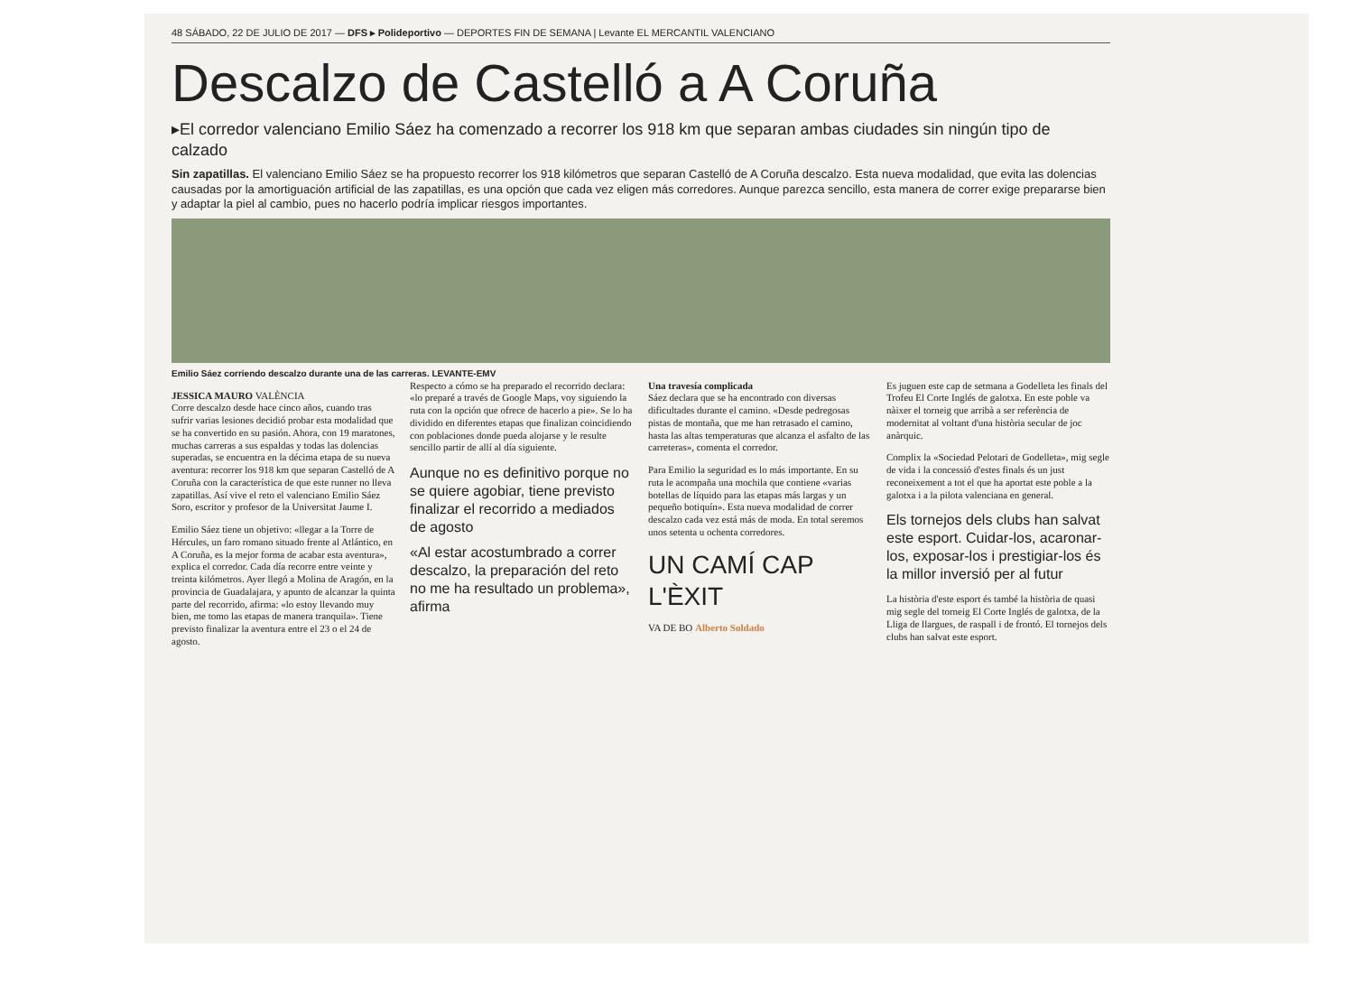48 SÁBADO, 22 DE JULIO DE 2017 — DFS ▸ Polideportivo — DEPORTES FIN DE SEMANA | Levante EL MERCANTIL VALENCIANO
Descalzo de Castelló a A Coruña
▸El corredor valenciano Emilio Sáez ha comenzado a recorrer los 918 km que separan ambas ciudades sin ningún tipo de calzado
Sin zapatillas. El valenciano Emilio Sáez se ha propuesto recorrer los 918 kilómetros que separan Castelló de A Coruña descalzo. Esta nueva modalidad, que evita las dolencias causadas por la amortiguación artificial de las zapatillas, es una opción que cada vez eligen más corredores. Aunque parezca sencillo, esta manera de correr exige prepararse bien y adaptar la piel al cambio, pues no hacerlo podría implicar riesgos importantes.
Emilio Sáez corriendo descalzo durante una de las carreras. LEVANTE-EMV
JESSICA MAURO VALÈNCIA
Corre descalzo desde hace cinco años, cuando tras sufrir varias lesiones decidió probar esta modalidad que se ha convertido en su pasión. Ahora, con 19 maratones, muchas carreras a sus espaldas y todas las dolencias superadas, se encuentra en la décima etapa de su nueva aventura: recorrer los 918 km que separan Castelló de A Coruña con la característica de que este runner no lleva zapatillas. Así vive el reto el valenciano Emilio Sáez Soro, escritor y profesor de la Universitat Jaume I.
Emilio Sáez tiene un objetivo: «llegar a la Torre de Hércules, un faro romano situado frente al Atlántico, en A Coruña, es la mejor forma de acabar esta aventura», explica el corredor. Cada día recorre entre veinte y treinta kilómetros. Ayer llegó a Molina de Aragón, en la provincia de Guadalajara, y apunto de alcanzar la quinta parte del recorrido, afirma: «lo estoy llevando muy bien, me tomo las etapas de manera tranquila». Tiene previsto finalizar la aventura entre el 23 o el 24 de agosto.
Respecto a cómo se ha preparado el recorrido declara: «lo preparé a través de Google Maps, voy siguiendo la ruta con la opción que ofrece de hacerlo a pie». Se lo ha dividido en diferentes etapas que finalizan coincidiendo con poblaciones donde pueda alojarse y le resulte sencillo partir de allí al día siguiente.
Aunque no es definitivo porque no se quiere agobiar, tiene previsto finalizar el recorrido a mediados de agosto
«Al estar acostumbrado a correr descalzo, la preparación del reto no me ha resultado un problema», afirma
Una travesía complicada
Sáez declara que se ha encontrado con diversas dificultades durante el camino. «Desde pedregosas pistas de montaña, que me han retrasado el camino, hasta las altas temperaturas que alcanza el asfalto de las carreteras», comenta el corredor.
Para Emilio la seguridad es lo más importante. En su ruta le acompaña una mochila que contiene «varias botellas de líquido para las etapas más largas y un pequeño botiquín». Esta nueva modalidad de correr descalzo cada vez está más de moda. En total seremos unos setenta u ochenta corredores.
UN CAMÍ CAP L'ÈXIT
VA DE BO Alberto Soldado
Es juguen este cap de setmana a Godelleta les finals del Trofeu El Corte Inglés de galotxa. En este poble va nàixer el torneig que arribà a ser referència de modernitat al voltant d'una història secular de joc anàrquic.
Complix la «Sociedad Pelotari de Godelleta», mig segle de vida i la concessió d'estes finals és un just reconeixement a tot el que ha aportat este poble a la galotxa i a la pilota valenciana en general.
Els tornejos dels clubs han salvat este esport. Cuidar-los, acaronar-los, exposar-los i prestigiar-los és la millor inversió per al futur
La història d'este esport és també la història de quasi mig segle del torneig El Corte Inglés de galotxa, de la Lliga de llargues, de raspall i de frontó. El tornejos dels clubs han salvat este esport.